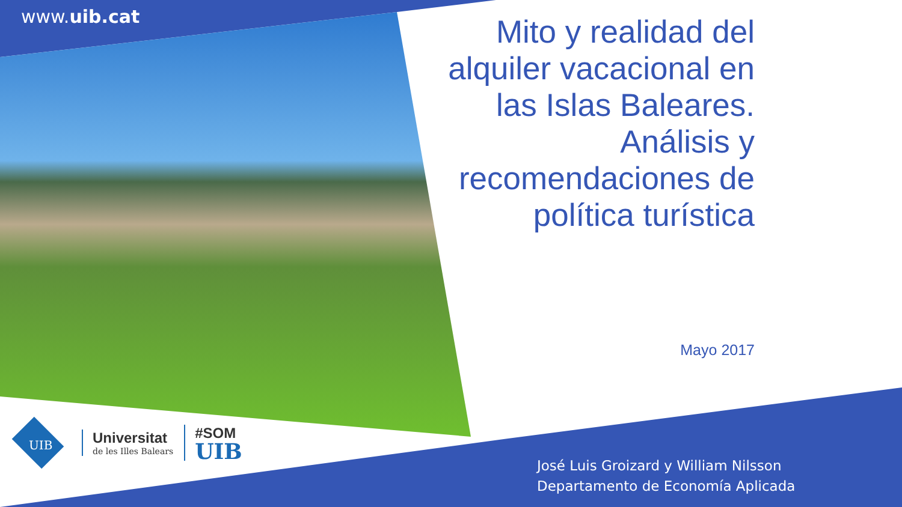www.uib.cat
Mito y realidad del alquiler vacacional en las Islas Baleares. Análisis y recomendaciones de política turística
Mayo 2017
UIB
Universitat
de les Illes Balears
#SOM
UIB
José Luis Groizard y William Nilsson
Departamento de Economía Aplicada